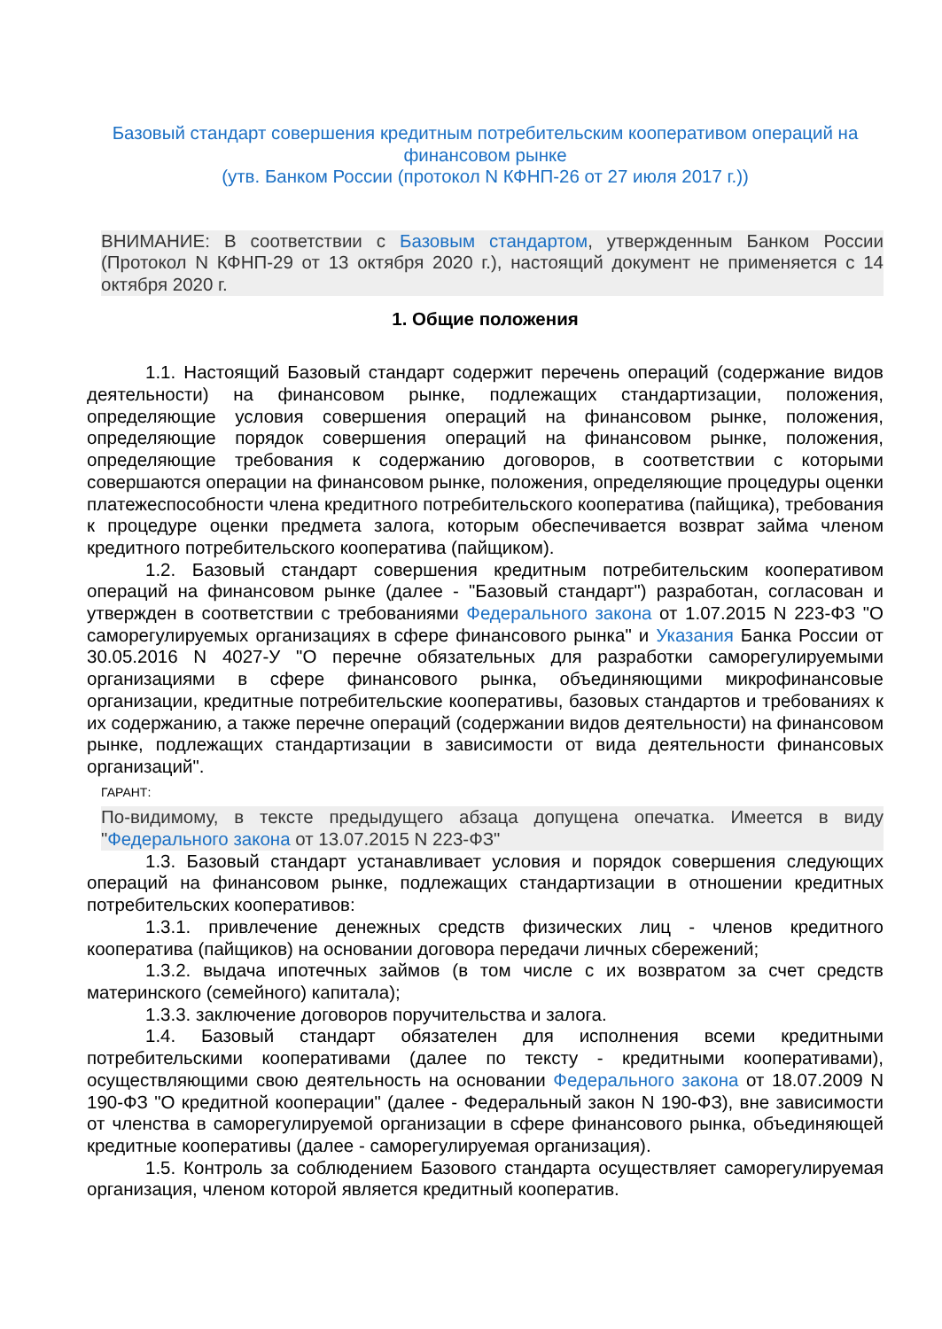Базовый стандарт совершения кредитным потребительским кооперативом операций на финансовом рынке
(утв. Банком России (протокол N КФНП-26 от 27 июля 2017 г.))
ВНИМАНИЕ: В соответствии с Базовым стандартом, утвержденным Банком России (Протокол N КФНП-29 от 13 октября 2020 г.), настоящий документ не применяется с 14 октября 2020 г.
1. Общие положения
1.1. Настоящий Базовый стандарт содержит перечень операций (содержание видов деятельности) на финансовом рынке, подлежащих стандартизации, положения, определяющие условия совершения операций на финансовом рынке, положения, определяющие порядок совершения операций на финансовом рынке, положения, определяющие требования к содержанию договоров, в соответствии с которыми совершаются операции на финансовом рынке, положения, определяющие процедуры оценки платежеспособности члена кредитного потребительского кооператива (пайщика), требования к процедуре оценки предмета залога, которым обеспечивается возврат займа членом кредитного потребительского кооператива (пайщиком).
1.2. Базовый стандарт совершения кредитным потребительским кооперативом операций на финансовом рынке (далее - "Базовый стандарт") разработан, согласован и утвержден в соответствии с требованиями Федерального закона от 1.07.2015 N 223-ФЗ "О саморегулируемых организациях в сфере финансового рынка" и Указания Банка России от 30.05.2016 N 4027-У "О перечне обязательных для разработки саморегулируемыми организациями в сфере финансового рынка, объединяющими микрофинансовые организации, кредитные потребительские кооперативы, базовых стандартов и требованиях к их содержанию, а также перечне операций (содержании видов деятельности) на финансовом рынке, подлежащих стандартизации в зависимости от вида деятельности финансовых организаций".
ГАРАНТ:
По-видимому, в тексте предыдущего абзаца допущена опечатка. Имеется в виду "Федерального закона от 13.07.2015 N 223-ФЗ"
1.3. Базовый стандарт устанавливает условия и порядок совершения следующих операций на финансовом рынке, подлежащих стандартизации в отношении кредитных потребительских кооперативов:
1.3.1. привлечение денежных средств физических лиц - членов кредитного кооператива (пайщиков) на основании договора передачи личных сбережений;
1.3.2. выдача ипотечных займов (в том числе с их возвратом за счет средств материнского (семейного) капитала);
1.3.3. заключение договоров поручительства и залога.
1.4. Базовый стандарт обязателен для исполнения всеми кредитными потребительскими кооперативами (далее по тексту - кредитными кооперативами), осуществляющими свою деятельность на основании Федерального закона от 18.07.2009 N 190-ФЗ "О кредитной кооперации" (далее - Федеральный закон N 190-ФЗ), вне зависимости от членства в саморегулируемой организации в сфере финансового рынка, объединяющей кредитные кооперативы (далее - саморегулируемая организация).
1.5. Контроль за соблюдением Базового стандарта осуществляет саморегулируемая организация, членом которой является кредитный кооператив.